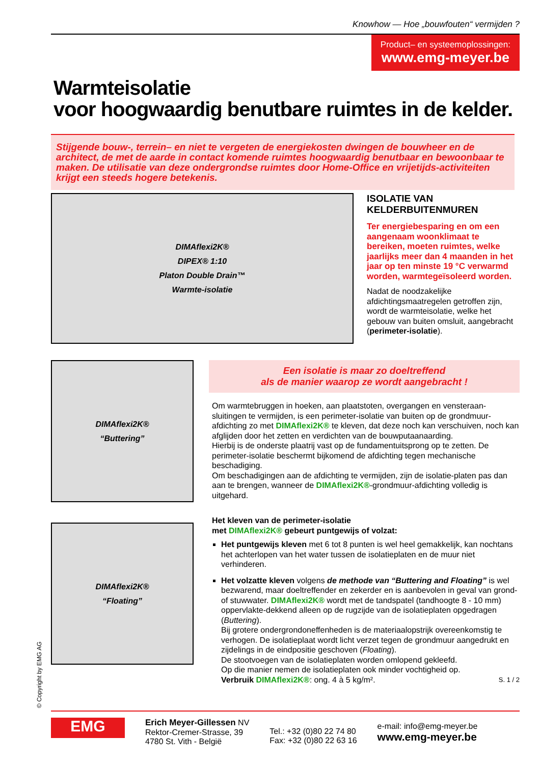Knowhow — Hoe „bouwfouten“ vermijden ?
Product– en systeemoplossingen:
www.emg-meyer.be
Warmteisolatie
voor hoogwaardig benutbare ruimtes in de kelder.
Stijgende bouw-, terrein– en niet te vergeten de energiekosten dwingen de bouwheer en de architect, de met de aarde in contact komende ruimtes hoogwaardig benutbaar en bewoonbaar te maken. De utilisatie van deze ondergrondse ruimtes door Home-Office en vrijetijds-activiteiten krijgt een steeds hogere betekenis.
DIMAflexi2K®
DIPEX® 1:10
Platon Double Drain™
Warmte-isolatie
ISOLATIE VAN KELDERBUITENMUREN
Ter energiebesparing en om een aangenaam woonklimaat te bereiken, moeten ruimtes, welke jaarlijks meer dan 4 maanden in het jaar op ten minste 19 °C verwarmd worden, warmtegeïsoleerd worden.
Nadat de noodzakelijke afdichtingsmaatregelen getroffen zijn, wordt de warmteisolatie, welke het gebouw van buiten omsluit, aangebracht (perimeter-isolatie).
DIMAflexi2K®
“Buttering”
DIMAflexi2K®
“Floating”
Een isolatie is maar zo doeltreffend
als de manier waarop ze wordt aangebracht !
Om warmtebruggen in hoeken, aan plaatstoten, overgangen en vensteraan-sluitingen te vermijden, is een perimeter-isolatie van buiten op de grondmuur-afdichting zo met DIMAflexi2K® te kleven, dat deze noch kan verschuiven, noch kan afglijden door het zetten en verdichten van de bouwputaanaarding.
Hierbij is de onderste plaatrij vast op de fundamentuitsprong op te zetten. De perimeter-isolatie beschermt bijkomend de afdichting tegen mechanische beschadiging.
Om beschadigingen aan de afdichting te vermijden, zijn de isolatie-platen pas dan aan te brengen, wanneer de DIMAflexi2K®-grondmuur-afdichting volledig is uitgehard.
Het kleven van de perimeter-isolatie
met DIMAflexi2K® gebeurt puntgewijs of volzat:
Het puntgewijs kleven met 6 tot 8 punten is wel heel gemakkelijk, kan nochtans het achterlopen van het water tussen de isolatieplaten en de muur niet verhinderen.
Het volzatte kleven volgens de methode van “Buttering and Floating” is wel bezwarend, maar doeltreffender en zekerder en is aanbevolen in geval van grond- of stuwwater. DIMAflexi2K® wordt met de tandspatel (tandhoogte 8 - 10 mm) oppervlakte-dekkend alleen op de rugzijde van de isolatieplaten opgedragen (Buttering).
Bij grotere ondergrondoneffenheden is de materiaalopstrijk overeenkomstig te verhogen. De isolatieplaat wordt licht verzet tegen de grondmuur aangedrukt en zijdelings in de eindpositie geschoven (Floating).
De stootvoegen van de isolatieplaten worden omlopend gekleefd.
Op die manier nemen de isolatieplaten ook minder vochtigheid op.
Verbruik DIMAflexi2K®: ong. 4 à 5 kg/m². S. 1 / 2
© Copyright by EMG AG
EMG
Erich Meyer-Gillessen NV
Rektor-Cremer-Strasse, 39
4780 St. Vith - België
Tel.: +32 (0)80 22 74 80
Fax: +32 (0)80 22 63 16
e-mail: info@emg-meyer.be
www.emg-meyer.be